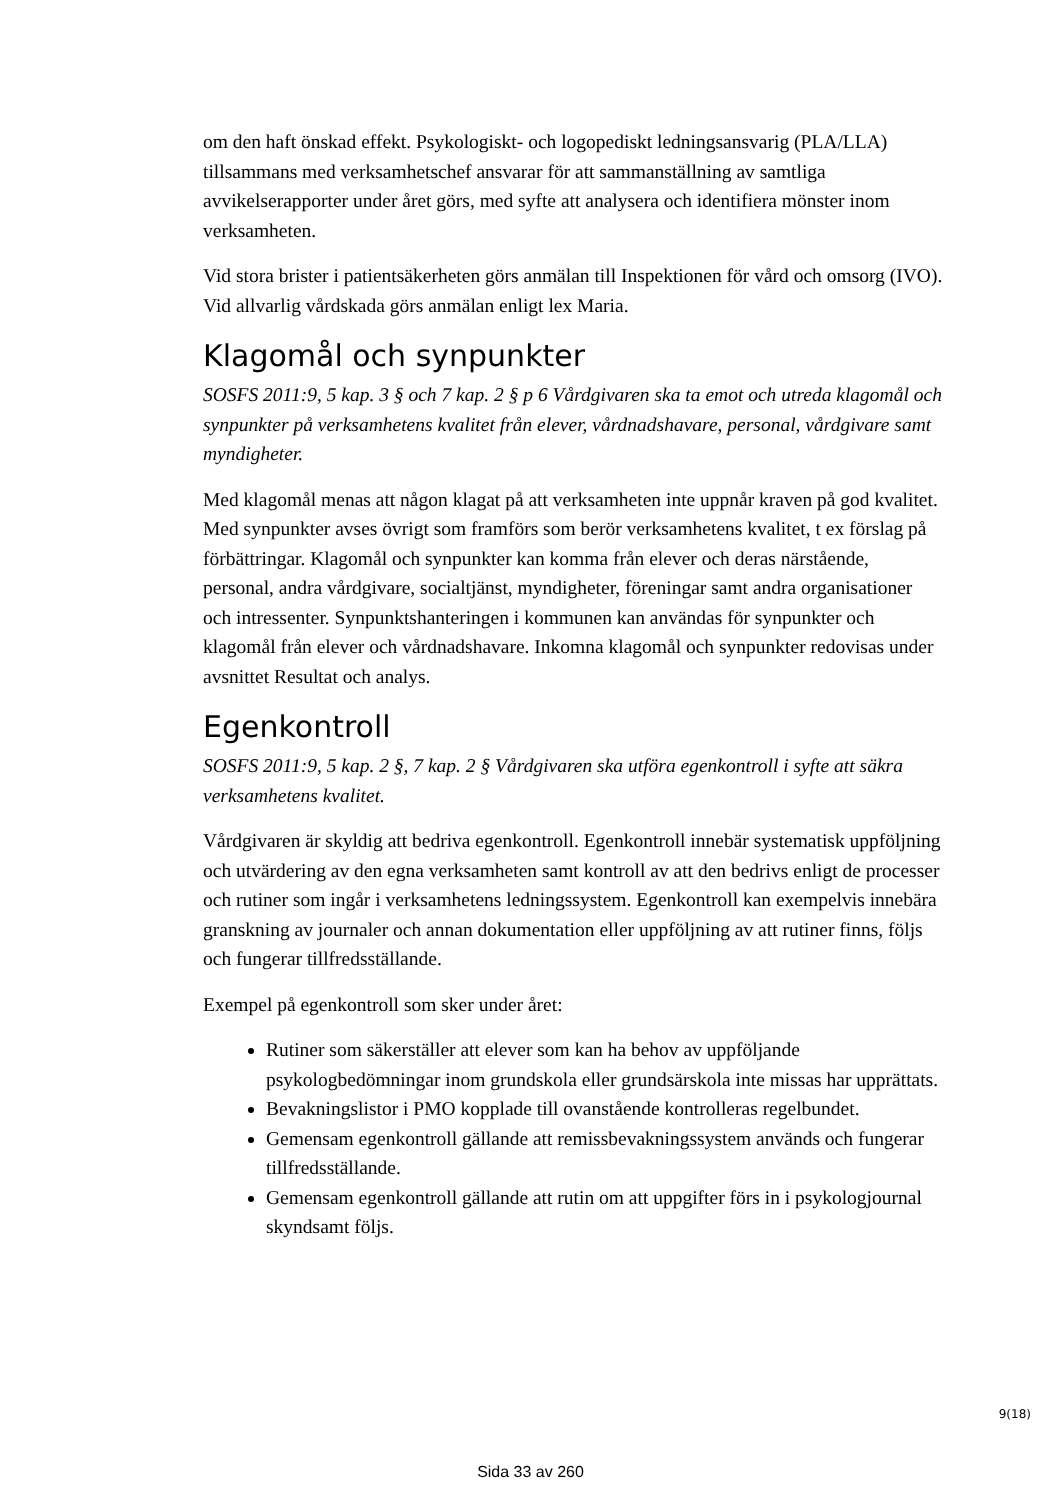om den haft önskad effekt. Psykologiskt- och logopediskt ledningsansvarig (PLA/LLA) tillsammans med verksamhetschef ansvarar för att sammanställning av samtliga avvikelserapporter under året görs, med syfte att analysera och identifiera mönster inom verksamheten.
Vid stora brister i patientsäkerheten görs anmälan till Inspektionen för vård och omsorg (IVO). Vid allvarlig vårdskada görs anmälan enligt lex Maria.
Klagomål och synpunkter
SOSFS 2011:9, 5 kap. 3 § och 7 kap. 2 § p 6 Vårdgivaren ska ta emot och utreda klagomål och synpunkter på verksamhetens kvalitet från elever, vårdnadshavare, personal, vårdgivare samt myndigheter.
Med klagomål menas att någon klagat på att verksamheten inte uppnår kraven på god kvalitet. Med synpunkter avses övrigt som framförs som berör verksamhetens kvalitet, t ex förslag på förbättringar. Klagomål och synpunkter kan komma från elever och deras närstående, personal, andra vårdgivare, socialtjänst, myndigheter, föreningar samt andra organisationer och intressenter. Synpunktshanteringen i kommunen kan användas för synpunkter och klagomål från elever och vårdnadshavare. Inkomna klagomål och synpunkter redovisas under avsnittet Resultat och analys.
Egenkontroll
SOSFS 2011:9, 5 kap. 2 §, 7 kap. 2 § Vårdgivaren ska utföra egenkontroll i syfte att säkra verksamhetens kvalitet.
Vårdgivaren är skyldig att bedriva egenkontroll. Egenkontroll innebär systematisk uppföljning och utvärdering av den egna verksamheten samt kontroll av att den bedrivs enligt de processer och rutiner som ingår i verksamhetens ledningssystem. Egenkontroll kan exempelvis innebära granskning av journaler och annan dokumentation eller uppföljning av att rutiner finns, följs och fungerar tillfredsställande.
Exempel på egenkontroll som sker under året:
Rutiner som säkerställer att elever som kan ha behov av uppföljande psykologbedömningar inom grundskola eller grundsärskola inte missas har upprättats.
Bevakningslistor i PMO kopplade till ovanstående kontrolleras regelbundet.
Gemensam egenkontroll gällande att remissbevakningssystem används och fungerar tillfredsställande.
Gemensam egenkontroll gällande att rutin om att uppgifter förs in i psykologjournal skyndsamt följs.
9(18)
Sida 33 av 260